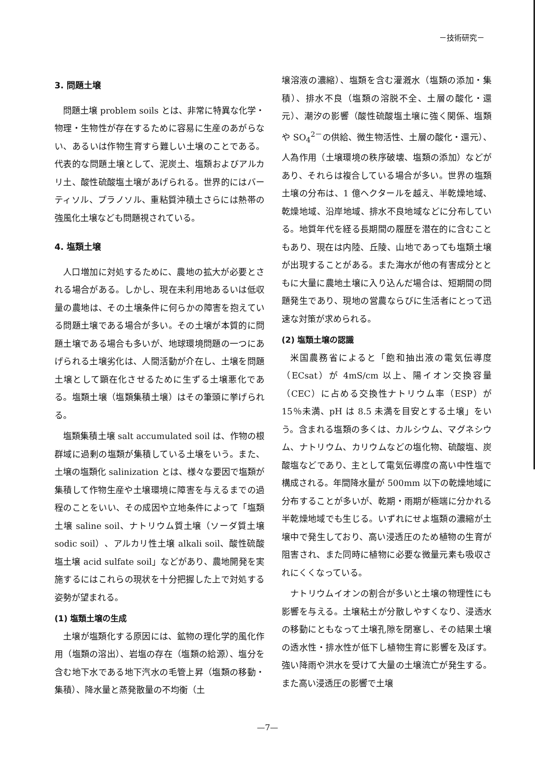－技術研究－
3. 問題土壌
問題土壌 problem soils とは、非常に特異な化学・物理・生物性が存在するために容易に生産のあがらない、あるいは作物生育すら難しい土壌のことである。代表的な問題土壌として、泥炭土、塩類およびアルカリ土、酸性硫酸塩土壌があげられる。世界的にはバーティソル、プラノソル、重粘質沖積土さらには熱帯の強風化土壌なども問題視されている。
4. 塩類土壌
人口増加に対処するために、農地の拡大が必要とされる場合がある。しかし、現在未利用地あるいは低収量の農地は、その土壌条件に何らかの障害を抱えている問題土壌である場合が多い。その土壌が本質的に問題土壌である場合も多いが、地球環境問題の一つにあげられる土壌劣化は、人間活動が介在し、土壌を問題土壌として顕在化させるために生ずる土壌悪化である。塩類土壌（塩類集積土壌）はその筆頭に挙げられる。
塩類集積土壌 salt accumulated soil は、作物の根群域に過剰の塩類が集積している土壌をいう。また、土壌の塩類化 salinization とは、様々な要因で塩類が集積して作物生産や土壌環境に障害を与えるまでの過程のことをいい、その成因や立地条件によって「塩類土壌 saline soil、ナトリウム質土壌（ソーダ質土壌 sodic soil）、アルカリ性土壌 alkali soil、酸性硫酸塩土壌 acid sulfate soil」などがあり、農地開発を実施するにはこれらの現状を十分把握した上で対処する姿勢が望まれる。
(1) 塩類土壌の生成
土壌が塩類化する原因には、鉱物の理化学的風化作用（塩類の溶出）、岩塩の存在（塩類の給源）、塩分を含む地下水である地下汽水の毛管上昇（塩類の移動・集積）、降水量と蒸発散量の不均衡（土
壌溶液の濃縮）、塩類を含む灌漑水（塩類の添加・集積）、排水不良（塩類の溶脱不全、土層の酸化・還元）、潮汐の影響（酸性硫酸塩土壌に強く関係、塩類や SO<sub>4</sub><sup>2－</sup>の供給、微生物活性、土層の酸化・還元）、人為作用（土壌環境の秩序破壊、塩類の添加）などがあり、それらは複合している場合が多い。世界の塩類土壌の分布は、1 億ヘクタールを越え、半乾燥地域、乾燥地域、沿岸地域、排水不良地域などに分布している。地質年代を経る長期間の履歴を潜在的に含むこともあり、現在は内陸、丘陵、山地であっても塩類土壌が出現することがある。また海水が他の有害成分とともに大量に農地土壌に入り込んだ場合は、短期間の問題発生であり、現地の営農ならびに生活者にとって迅速な対策が求められる。
(2) 塩類土壌の認識
米国農務省によると「飽和抽出液の電気伝導度（ECsat）が 4mS/cm 以上、陽イオン交換容量（CEC）に占める交換性ナトリウム率（ESP）が 15％未満、pH は 8.5 未満を目安とする土壌」をいう。含まれる塩類の多くは、カルシウム、マグネシウム、ナトリウム、カリウムなどの塩化物、硫酸塩、炭酸塩などであり、主として電気伝導度の高い中性塩で構成される。年間降水量が 500mm 以下の乾燥地域に分布することが多いが、乾期・雨期が極端に分かれる半乾燥地域でも生じる。いずれにせよ塩類の濃縮が土壌中で発生しており、高い浸透圧のため植物の生育が阻害され、また同時に植物に必要な微量元素も吸収されにくくなっている。
ナトリウムイオンの割合が多いと土壌の物理性にも影響を与える。土壌粘土が分散しやすくなり、浸透水の移動にともなって土壌孔隙を閉塞し、その結果土壌の透水性・排水性が低下し植物生育に影響を及ぼす。強い降雨や洪水を受けて大量の土壌流亡が発生する。また高い浸透圧の影響で土壌
—7—